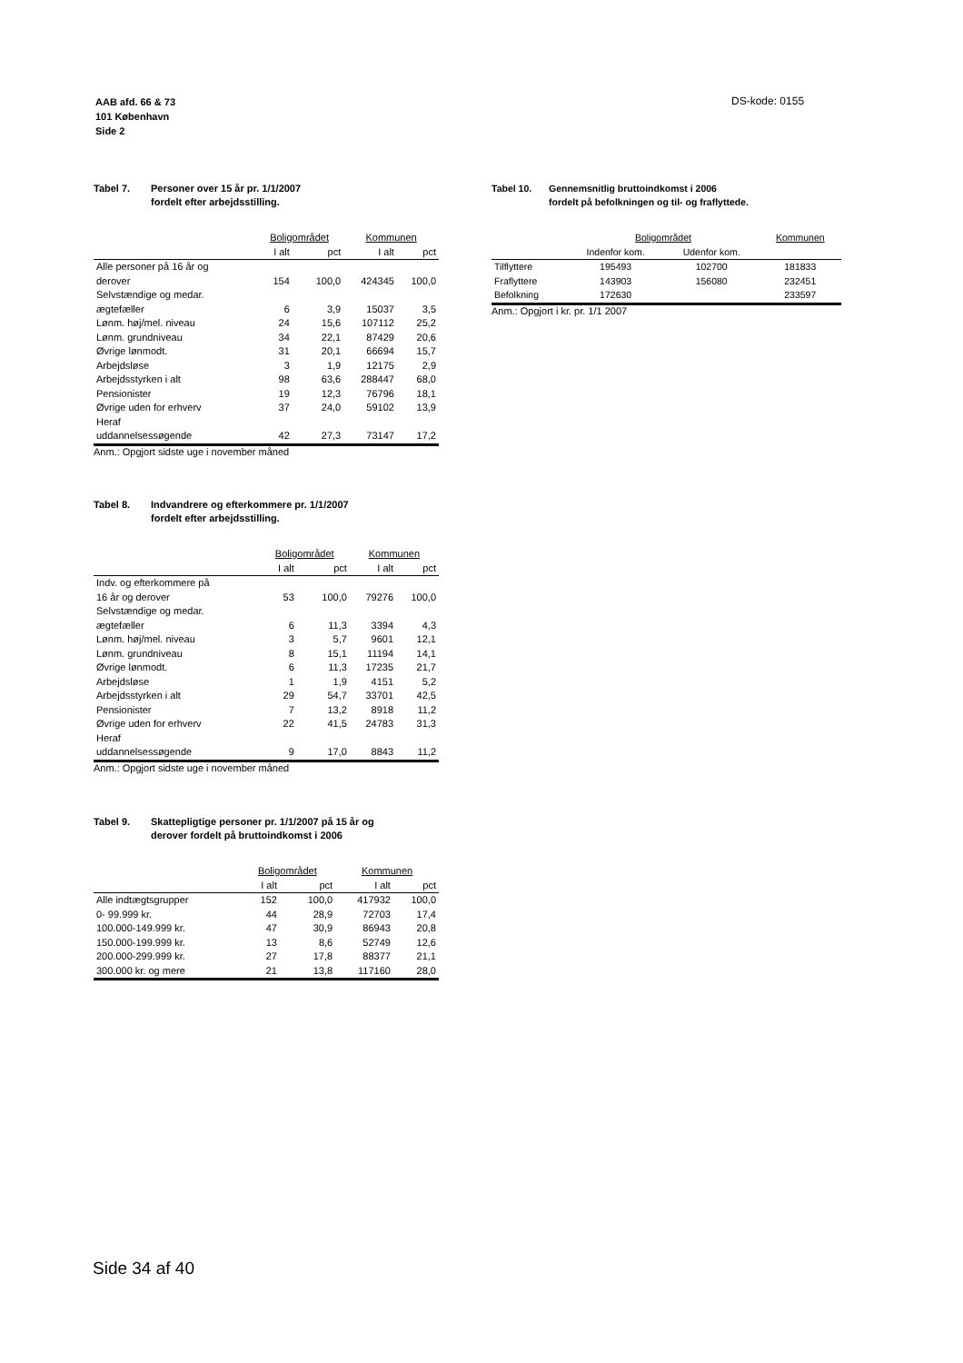AAB afd. 66 & 73
101 København
Side 2
DS-kode: 0155
Tabel 7. Personer over 15 år pr. 1/1/2007
fordelt efter arbejdsstilling.
| | Boligområdet | | Kommunen | |
| --- | --- | --- | --- | --- |
| | I alt | pct | I alt | pct |
| Alle personer på 16 år og derover | 154 | 100,0 | 424345 | 100,0 |
| Selvstændige og medar. ægtefæller | 6 | 3,9 | 15037 | 3,5 |
| Lønm. høj/mel. niveau | 24 | 15,6 | 107112 | 25,2 |
| Lønm. grundniveau | 34 | 22,1 | 87429 | 20,6 |
| Øvrige lønmodt. | 31 | 20,1 | 66694 | 15,7 |
| Arbejdsløse | 3 | 1,9 | 12175 | 2,9 |
| Arbejdsstyrken i alt | 98 | 63,6 | 288447 | 68,0 |
| Pensionister | 19 | 12,3 | 76796 | 18,1 |
| Øvrige uden for erhverv | 37 | 24,0 | 59102 | 13,9 |
| Heraf uddannelsessøgende | 42 | 27,3 | 73147 | 17,2 |
Anm.: Opgjort sidste uge i november måned
Tabel 8. Indvandrere og efterkommere pr. 1/1/2007
fordelt efter arbejdsstilling.
| | Boligområdet | | Kommunen | |
| --- | --- | --- | --- | --- |
| | I alt | pct | I alt | pct |
| Indv. og efterkommere på 16 år og derover | 53 | 100,0 | 79276 | 100,0 |
| Selvstændige og medar. ægtefæller | 6 | 11,3 | 3394 | 4,3 |
| Lønm. høj/mel. niveau | 3 | 5,7 | 9601 | 12,1 |
| Lønm. grundniveau | 8 | 15,1 | 11194 | 14,1 |
| Øvrige lønmodt. | 6 | 11,3 | 17235 | 21,7 |
| Arbejdsløse | 1 | 1,9 | 4151 | 5,2 |
| Arbejdsstyrken i alt | 29 | 54,7 | 33701 | 42,5 |
| Pensionister | 7 | 13,2 | 8918 | 11,2 |
| Øvrige uden for erhverv | 22 | 41,5 | 24783 | 31,3 |
| Heraf uddannelsessøgende | 9 | 17,0 | 8843 | 11,2 |
Anm.: Opgjort sidste uge i november måned
Tabel 9. Skattepligtige personer pr. 1/1/2007 på 15 år og
derover fordelt på bruttoindkomst i 2006
| | Boligområdet | | Kommunen | |
| --- | --- | --- | --- | --- |
| | I alt | pct | I alt | pct |
| Alle indtægtsgrupper | 152 | 100,0 | 417932 | 100,0 |
| 0- 99.999 kr. | 44 | 28,9 | 72703 | 17,4 |
| 100.000-149.999 kr. | 47 | 30,9 | 86943 | 20,8 |
| 150.000-199.999 kr. | 13 | 8,6 | 52749 | 12,6 |
| 200.000-299.999 kr. | 27 | 17,8 | 88377 | 21,1 |
| 300.000 kr. og mere | 21 | 13,8 | 117160 | 28,0 |
Tabel 10. Gennemsnitlig bruttoindkomst i 2006
fordelt på befolkningen og til- og fraflyttede.
| | Boligområdet | | Kommunen |
| --- | --- | --- | --- |
| | Indenfor kom. | Udenfor kom. | |
| Tilflyttere | 195493 | 102700 | 181833 |
| Fraflyttere | 143903 | 156080 | 232451 |
| Befolkning | 172630 | | 233597 |
Anm.: Opgjort i kr. pr. 1/1 2007
Side 34 af 40